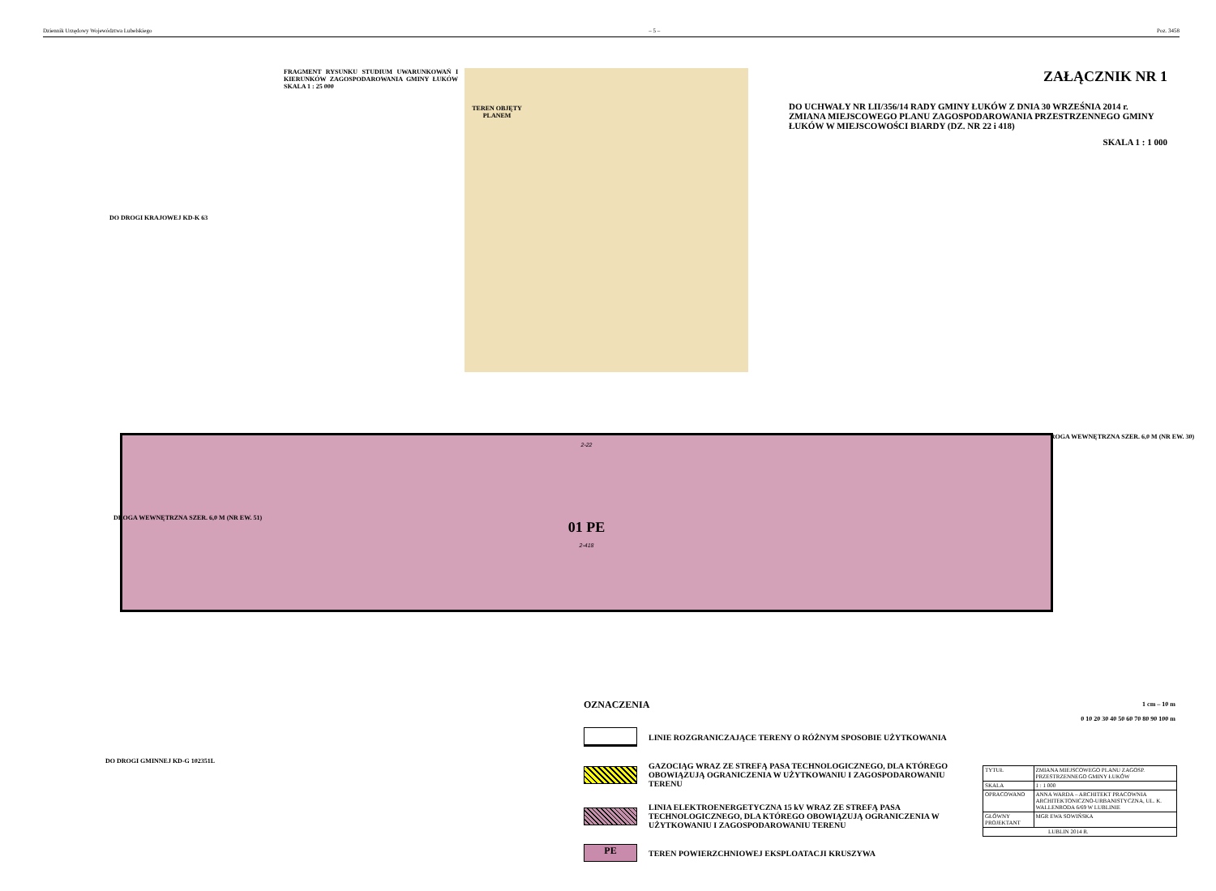Dziennik Urzędowy Województwa Lubelskiego – 5 – Poz. 3458
FRAGMENT RYSUNKU STUDIUM UWARUNKOWAŃ I KIERUNKÓW ZAGOSPODAROWANIA GMINY ŁUKÓW SKALA 1 : 25 000
TEREN OBJĘTY PLANEM
ZAŁĄCZNIK NR 1
DO UCHWAŁY NR LII/356/14 RADY GMINY ŁUKÓW Z DNIA 30 WRZEŚNIA 2014 r.
ZMIANA MIEJSCOWEGO PLANU ZAGOSPODAROWANIA PRZESTRZENNEGO GMINY ŁUKÓW W MIEJSCOWOŚCI BIARDY (DZ. NR 22 i 418)
SKALA 1 : 1 000
DO DROGI KRAJOWEJ KD-K 63
DROGA WEWNĘTRZNA SZER. 6,0 M (NR EW. 30)
2-22
01 PE
2-418
DROGA WEWNĘTRZNA SZER. 6,0 M (NR EW. 51)
DO DROGI GMINNEJ KD-G 102351L
OZNACZENIA
LINIE ROZGRANICZAJĄCE TERENY O RÓŻNYM SPOSOBIE UŻYTKOWANIA
GAZOCIĄG WRAZ ZE STREFĄ PASA TECHNOLOGICZNEGO, DLA KTÓREGO OBOWIĄZUJĄ OGRANICZENIA W UŻYTKOWANIU I ZAGOSPODAROWANIU TERENU
LINIA ELEKTROENERGETYCZNA 15 kV WRAZ ZE STREFĄ PASA TECHNOLOGICZNEGO, DLA KTÓREGO OBOWIĄZUJĄ OGRANICZENIA W UŻYTKOWANIU I ZAGOSPODAROWANIU TERENU
PE
TEREN POWIERZCHNIOWEJ EKSPLOATACJI KRUSZYWA
1 cm – 10 m
0 10 20 30 40 50 60 70 80 90 100 m
| TYTUŁ | ZMIANA MIEJSCOWEGO PLANU ZAGOSP. PRZESTRZENNEGO GMINY ŁUKÓW |
| SKALA | 1 : 1 000 |
| OPRACOWANO | ANNA WARDA – ARCHITEKT PRACOWNIA ARCHITEKTONICZNO-URBANISTYCZNA, UL. K. WALLENRODA 6/69 W LUBLINIE |
| GŁÓWNY PROJEKTANT | MGR EWA SOWIŃSKA |
| LUBLIN 2014 R. | |